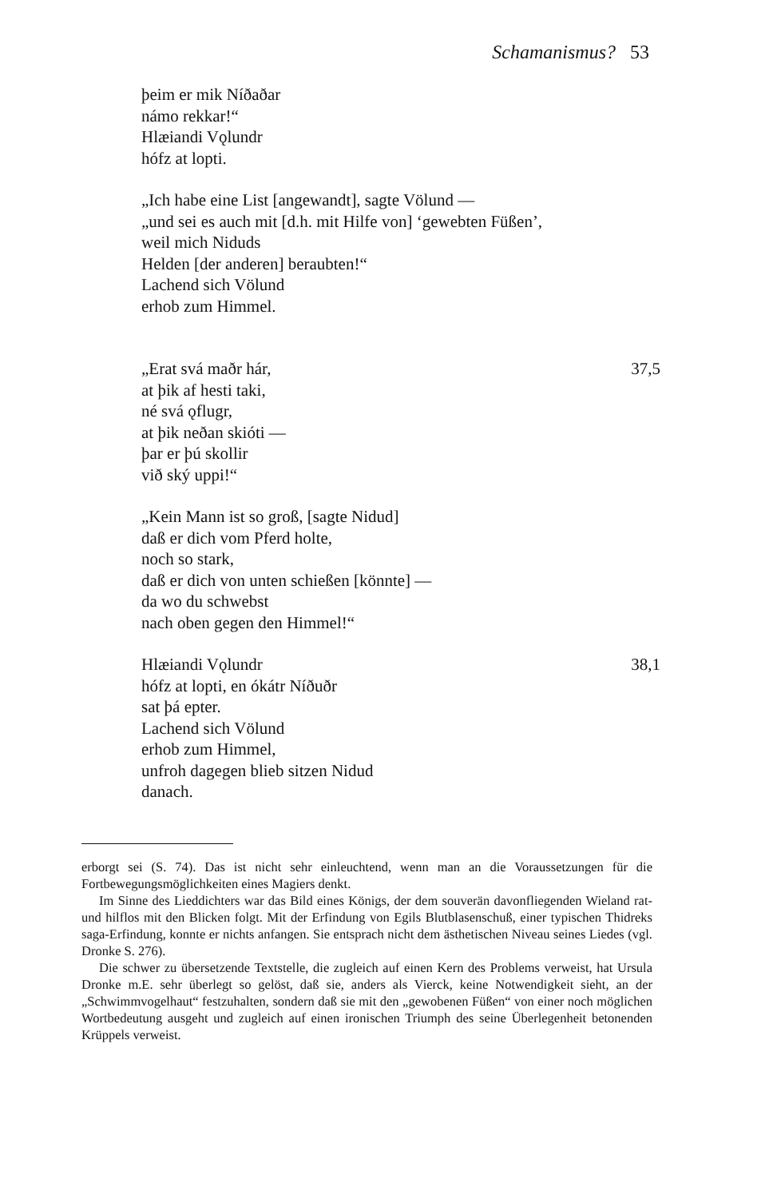Schamanismus? 53
þeim er mik Níðaðar
námo rekkar!“
Hlæiandi Vǫlundr
hófz at lopti.
„Ich habe eine List [angewandt], sagte Völund —
„und sei es auch mit [d.h. mit Hilfe von] ‘gewebten Füßen’,
weil mich Niduds
Helden [der anderen] beraubten!“
Lachend sich Völund
erhob zum Himmel.
„Erat svá maðr hár, 37,5
at þik af hesti taki,
né svá ǫflugr,
at þik neðan skióti —
þar er þú skollir
við ský uppi!“
„Kein Mann ist so groß, [sagte Nidud]
daß er dich vom Pferd holte,
noch so stark,
daß er dich von unten schießen [könnte] —
da wo du schwebst
nach oben gegen den Himmel!“
Hlæiandi Vǫlundr 38,1
hófz at lopti, en ókátr Níðuðr
sat þá epter.
Lachend sich Völund
erhob zum Himmel,
unfroh dagegen blieb sitzen Nidud
danach.
erborgt sei (S. 74). Das ist nicht sehr einleuchtend, wenn man an die Voraussetzungen für die Fortbewegungsmöglichkeiten eines Magiers denkt.
Im Sinne des Lieddichters war das Bild eines Königs, der dem souverän davonfliegenden Wieland rat- und hilflos mit den Blicken folgt. Mit der Erfindung von Egils Blutblasenschuß, einer typischen Thidreks saga-Erfindung, konnte er nichts anfangen. Sie entsprach nicht dem ästhetischen Niveau seines Liedes (vgl. Dronke S. 276).
Die schwer zu übersetzende Textstelle, die zugleich auf einen Kern des Problems verweist, hat Ursula Dronke m.E. sehr überlegt so gelöst, daß sie, anders als Vierck, keine Notwendigkeit sieht, an der „Schwimmvogelhaut“ festzuhalten, sondern daß sie mit den „gewobenen Füßen“ von einer noch möglichen Wortbedeutung ausgeht und zugleich auf einen ironischen Triumph des seine Überlegenheit betonenden Krüppels verweist.